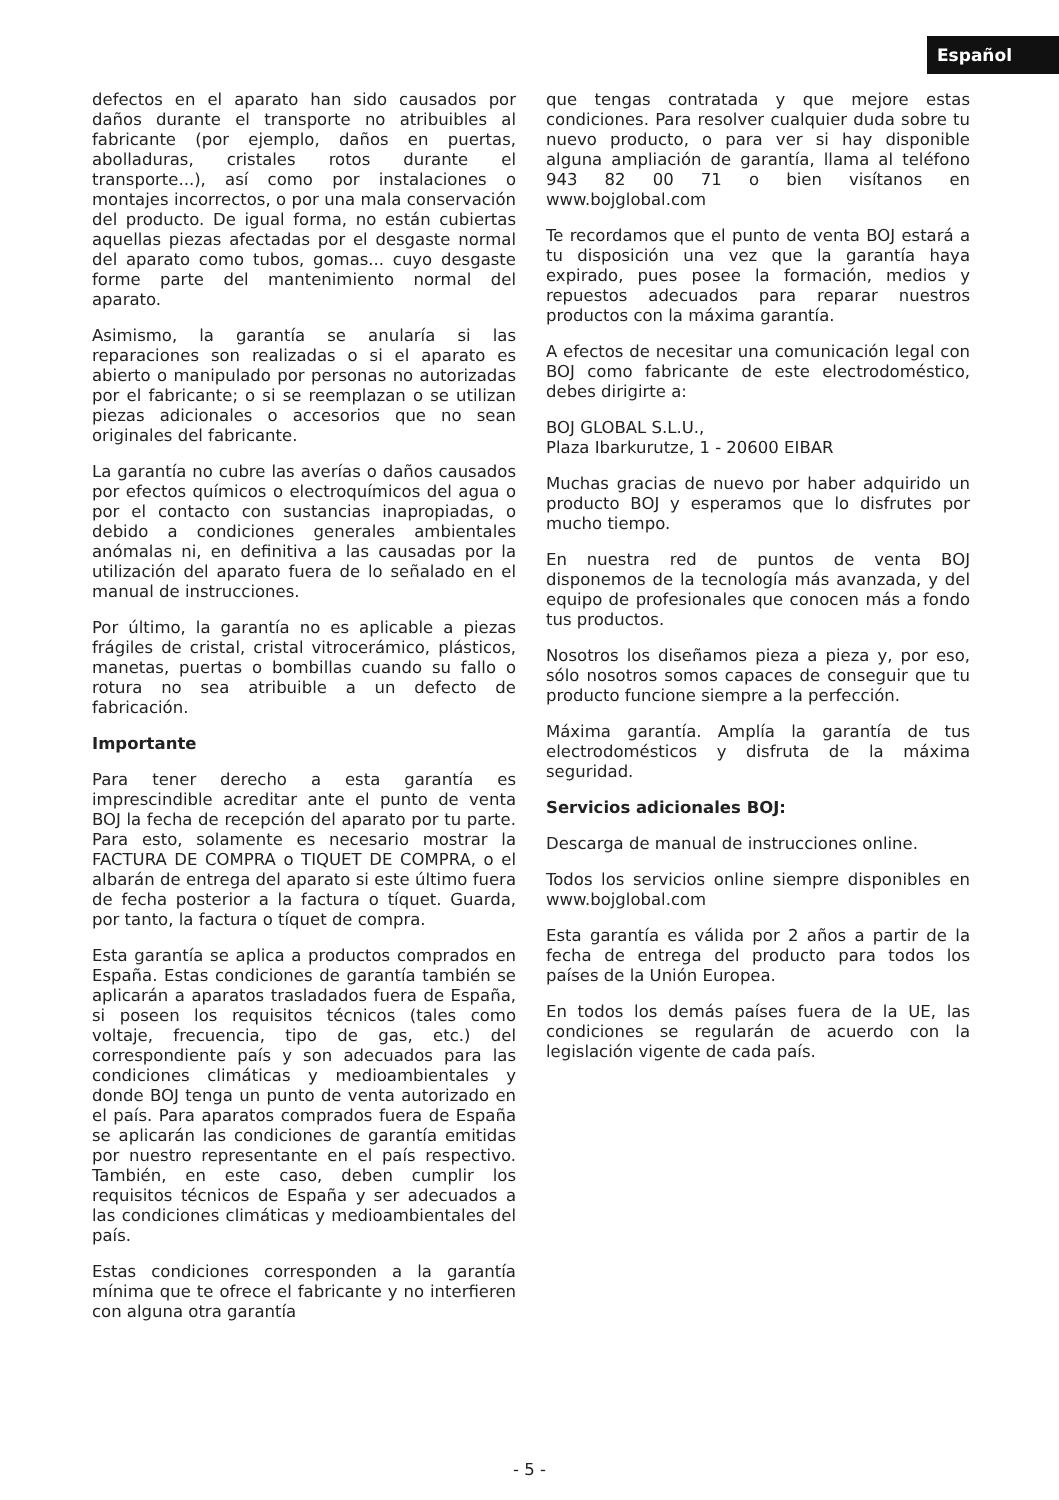Español
defectos en el aparato han sido causados por daños durante el transporte no atribuibles al fabricante (por ejemplo, daños en puertas, abolladuras, cristales rotos durante el transporte...), así como por instalaciones o montajes incorrectos, o por una mala conservación del producto. De igual forma, no están cubiertas aquellas piezas afectadas por el desgaste normal del aparato como tubos, gomas... cuyo desgaste forme parte del mantenimiento normal del aparato.
Asimismo, la garantía se anularía si las reparaciones son realizadas o si el aparato es abierto o manipulado por personas no autorizadas por el fabricante; o si se reemplazan o se utilizan piezas adicionales o accesorios que no sean originales del fabricante.
La garantía no cubre las averías o daños causados por efectos químicos o electroquímicos del agua o por el contacto con sustancias inapropiadas, o debido a condiciones generales ambientales anómalas ni, en definitiva a las causadas por la utilización del aparato fuera de lo señalado en el manual de instrucciones.
Por último, la garantía no es aplicable a piezas frágiles de cristal, cristal vitrocerámico, plásticos, manetas, puertas o bombillas cuando su fallo o rotura no sea atribuible a un defecto de fabricación.
Importante
Para tener derecho a esta garantía es imprescindible acreditar ante el punto de venta BOJ la fecha de recepción del aparato por tu parte. Para esto, solamente es necesario mostrar la FACTURA DE COMPRA o TIQUET DE COMPRA, o el albarán de entrega del aparato si este último fuera de fecha posterior a la factura o tíquet. Guarda, por tanto, la factura o tíquet de compra.
Esta garantía se aplica a productos comprados en España. Estas condiciones de garantía también se aplicarán a aparatos trasladados fuera de España, si poseen los requisitos técnicos (tales como voltaje, frecuencia, tipo de gas, etc.) del correspondiente país y son adecuados para las condiciones climáticas y medioambientales y donde BOJ tenga un punto de venta autorizado en el país. Para aparatos comprados fuera de España se aplicarán las condiciones de garantía emitidas por nuestro representante en el país respectivo. También, en este caso, deben cumplir los requisitos técnicos de España y ser adecuados a las condiciones climáticas y medioambientales del país.
Estas condiciones corresponden a la garantía mínima que te ofrece el fabricante y no interfieren con alguna otra garantía
que tengas contratada y que mejore estas condiciones. Para resolver cualquier duda sobre tu nuevo producto, o para ver si hay disponible alguna ampliación de garantía, llama al teléfono 943 82 00 71 o bien visítanos en www.bojglobal.com
Te recordamos que el punto de venta BOJ estará a tu disposición una vez que la garantía haya expirado, pues posee la formación, medios y repuestos adecuados para reparar nuestros productos con la máxima garantía.
A efectos de necesitar una comunicación legal con BOJ como fabricante de este electrodoméstico, debes dirigirte a:
BOJ GLOBAL S.L.U.,
Plaza Ibarkurutze, 1 - 20600 EIBAR
Muchas gracias de nuevo por haber adquirido un producto BOJ y esperamos que lo disfrutes por mucho tiempo.
En nuestra red de puntos de venta BOJ disponemos de la tecnología más avanzada, y del equipo de profesionales que conocen más a fondo tus productos.
Nosotros los diseñamos pieza a pieza y, por eso, sólo nosotros somos capaces de conseguir que tu producto funcione siempre a la perfección.
Máxima garantía. Amplía la garantía de tus electrodomésticos y disfruta de la máxima seguridad.
Servicios adicionales BOJ:
Descarga de manual de instrucciones online.
Todos los servicios online siempre disponibles en www.bojglobal.com
Esta garantía es válida por 2 años a partir de la fecha de entrega del producto para todos los países de la Unión Europea.
En todos los demás países fuera de la UE, las condiciones se regularán de acuerdo con la legislación vigente de cada país.
- 5 -